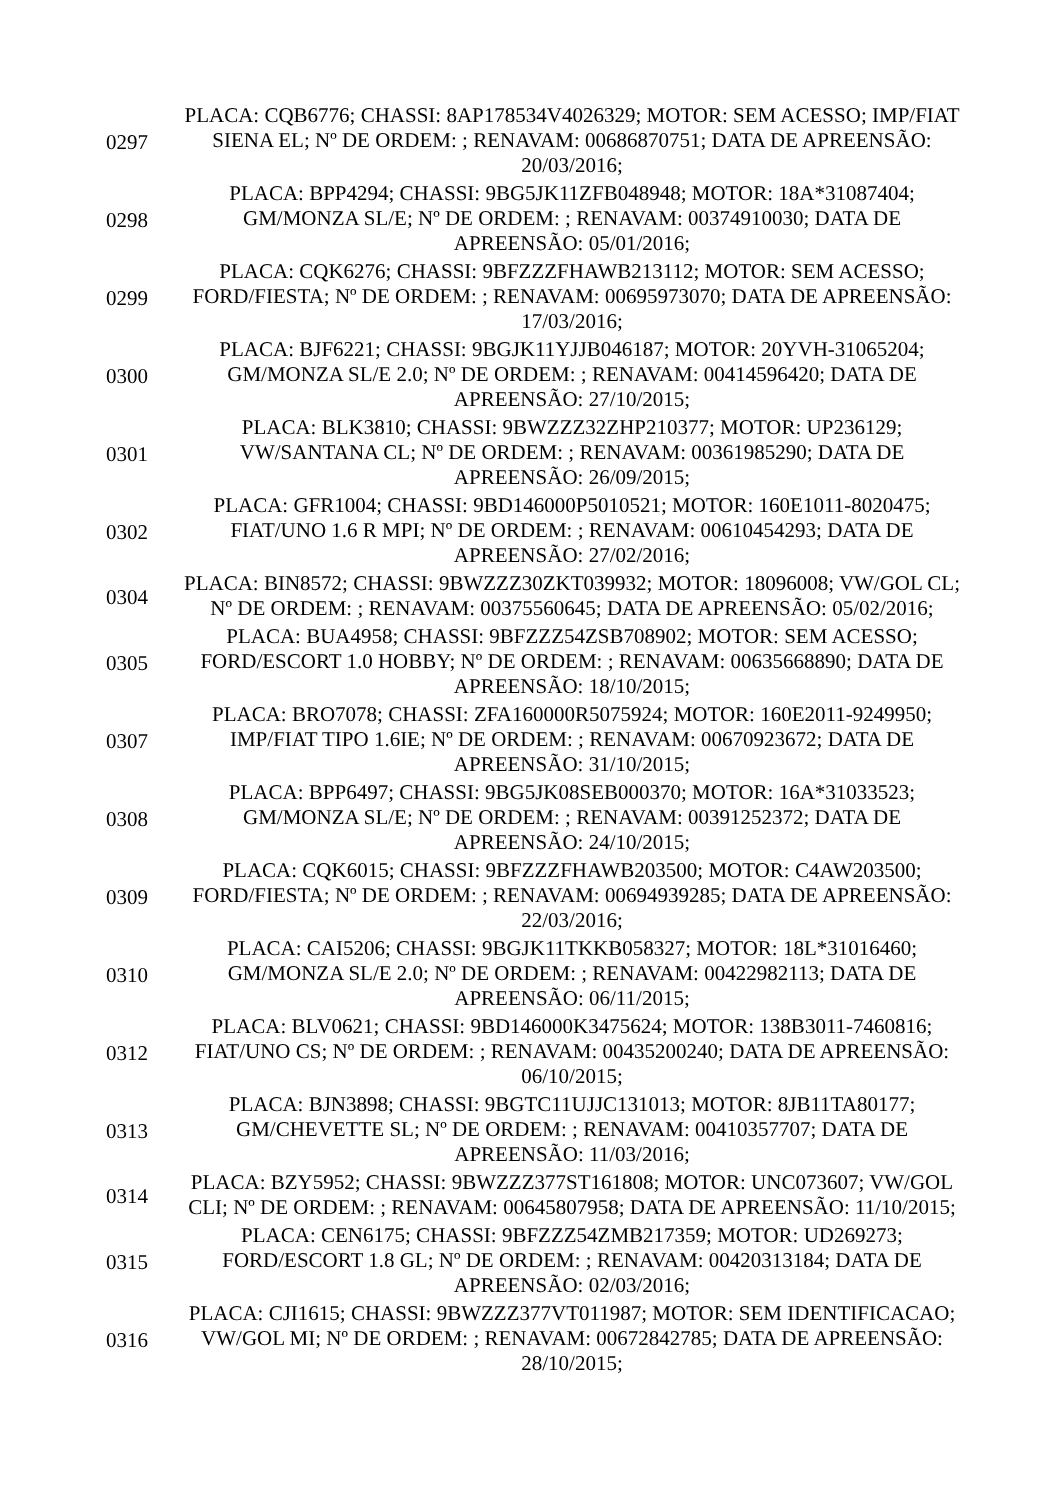| 0297 | PLACA: CQB6776; CHASSI: 8AP178534V4026329; MOTOR: SEM ACESSO; IMP/FIAT SIENA EL; Nº DE ORDEM: ; RENAVAM: 00686870751; DATA DE APREENSÃO: 20/03/2016; |
| 0298 | PLACA: BPP4294; CHASSI: 9BG5JK11ZFB048948; MOTOR: 18A*31087404; GM/MONZA SL/E; Nº DE ORDEM: ; RENAVAM: 00374910030; DATA DE APREENSÃO: 05/01/2016; |
| 0299 | PLACA: CQK6276; CHASSI: 9BFZZZFHAWB213112; MOTOR: SEM ACESSO; FORD/FIESTA; Nº DE ORDEM: ; RENAVAM: 00695973070; DATA DE APREENSÃO: 17/03/2016; |
| 0300 | PLACA: BJF6221; CHASSI: 9BGJK11YJJB046187; MOTOR: 20YVH-31065204; GM/MONZA SL/E 2.0; Nº DE ORDEM: ; RENAVAM: 00414596420; DATA DE APREENSÃO: 27/10/2015; |
| 0301 | PLACA: BLK3810; CHASSI: 9BWZZZ32ZHP210377; MOTOR: UP236129; VW/SANTANA CL; Nº DE ORDEM: ; RENAVAM: 00361985290; DATA DE APREENSÃO: 26/09/2015; |
| 0302 | PLACA: GFR1004; CHASSI: 9BD146000P5010521; MOTOR: 160E1011-8020475; FIAT/UNO 1.6 R MPI; Nº DE ORDEM: ; RENAVAM: 00610454293; DATA DE APREENSÃO: 27/02/2016; |
| 0304 | PLACA: BIN8572; CHASSI: 9BWZZZ30ZKT039932; MOTOR: 18096008; VW/GOL CL; Nº DE ORDEM: ; RENAVAM: 00375560645; DATA DE APREENSÃO: 05/02/2016; |
| 0305 | PLACA: BUA4958; CHASSI: 9BFZZZ54ZSB708902; MOTOR: SEM ACESSO; FORD/ESCORT 1.0 HOBBY; Nº DE ORDEM: ; RENAVAM: 00635668890; DATA DE APREENSÃO: 18/10/2015; |
| 0307 | PLACA: BRO7078; CHASSI: ZFA160000R5075924; MOTOR: 160E2011-9249950; IMP/FIAT TIPO 1.6IE; Nº DE ORDEM: ; RENAVAM: 00670923672; DATA DE APREENSÃO: 31/10/2015; |
| 0308 | PLACA: BPP6497; CHASSI: 9BG5JK08SEB000370; MOTOR: 16A*31033523; GM/MONZA SL/E; Nº DE ORDEM: ; RENAVAM: 00391252372; DATA DE APREENSÃO: 24/10/2015; |
| 0309 | PLACA: CQK6015; CHASSI: 9BFZZZFHAWB203500; MOTOR: C4AW203500; FORD/FIESTA; Nº DE ORDEM: ; RENAVAM: 00694939285; DATA DE APREENSÃO: 22/03/2016; |
| 0310 | PLACA: CAI5206; CHASSI: 9BGJK11TKKB058327; MOTOR: 18L*31016460; GM/MONZA SL/E 2.0; Nº DE ORDEM: ; RENAVAM: 00422982113; DATA DE APREENSÃO: 06/11/2015; |
| 0312 | PLACA: BLV0621; CHASSI: 9BD146000K3475624; MOTOR: 138B3011-7460816; FIAT/UNO CS; Nº DE ORDEM: ; RENAVAM: 00435200240; DATA DE APREENSÃO: 06/10/2015; |
| 0313 | PLACA: BJN3898; CHASSI: 9BGTC11UJJC131013; MOTOR: 8JB11TA80177; GM/CHEVETTE SL; Nº DE ORDEM: ; RENAVAM: 00410357707; DATA DE APREENSÃO: 11/03/2016; |
| 0314 | PLACA: BZY5952; CHASSI: 9BWZZZ377ST161808; MOTOR: UNC073607; VW/GOL CLI; Nº DE ORDEM: ; RENAVAM: 00645807958; DATA DE APREENSÃO: 11/10/2015; |
| 0315 | PLACA: CEN6175; CHASSI: 9BFZZZ54ZMB217359; MOTOR: UD269273; FORD/ESCORT 1.8 GL; Nº DE ORDEM: ; RENAVAM: 00420313184; DATA DE APREENSÃO: 02/03/2016; |
| 0316 | PLACA: CJI1615; CHASSI: 9BWZZZ377VT011987; MOTOR: SEM IDENTIFICACAO; VW/GOL MI; Nº DE ORDEM: ; RENAVAM: 00672842785; DATA DE APREENSÃO: 28/10/2015; |